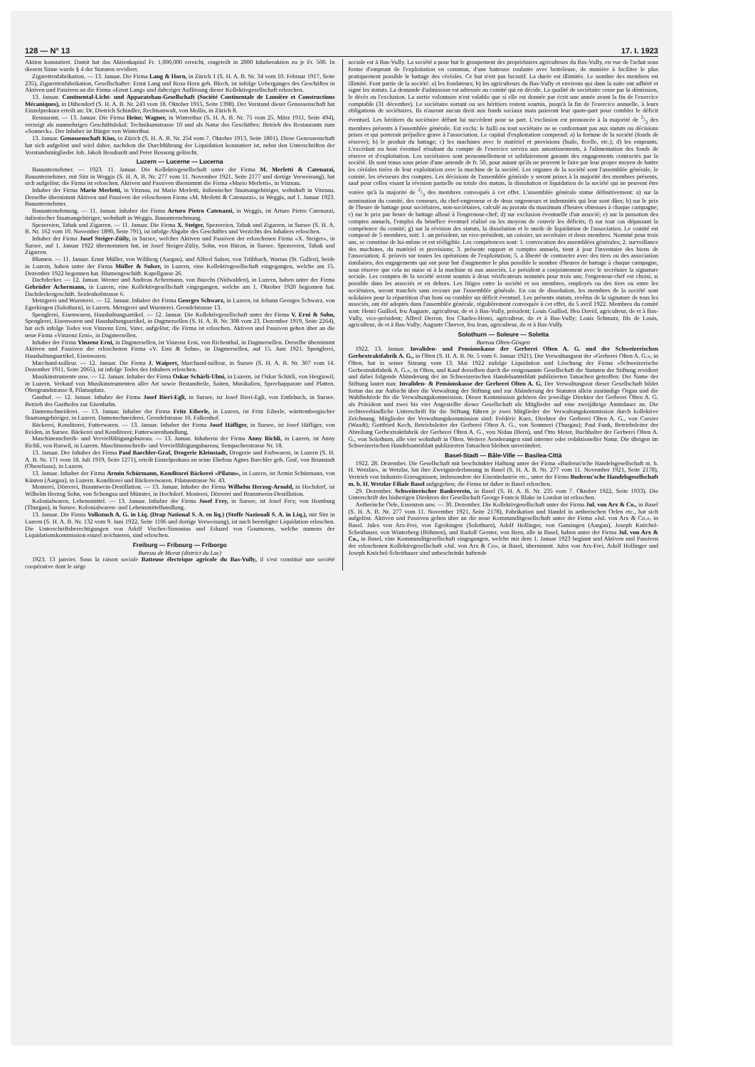128 — N° 13 17. I. 1923
Aktien konstatiert. Damit hat das Aktienkapital Fr. 1,000,000 erreicht, eingeteilt in 2000 Inhaberaktien zu je Fr. 500. In diesem Sinne wurde § 4 der Statuten revidiert.
Zigarettenfabrikation. — 13. Januar. Die Firma Lang & Horn, in Zürich 1 (S. H. A. B. Nr. 34 vom 10. Februar 1917, Seite 235), Zigarettenfabrikation, Gesellschafter: Ernst Lang und Rosa Horn geb. Bloch, ist infolge Ueberganges des Geschäftes in Aktiven und Passiven an die Firma «Ernst Lang» und dahcriger Auflösung dieser Kollektivgesellschaft erloschen.
13. Januar. Continental-Licht- und Apparatebau-Gesellschaft (Société Continentale de Lumière et Constructions Mécaniques), in Dübendorf (S. H. A. B. Nr. 243 vom 18. Oktober 1915, Seite 1398). Der Vorstand dieser Genossenschaft hat Einzelprokura erteilt an: Dr. Dietrich Schindler, Rechtsanwalt, von Mollis, in Zürich 8.
Restaurant. — 13. Januar. Die Firma Heinr. Wagner, in Winterthur (S. H. A. B. Nr. 75 vom 25. März 1911, Seite 494), verzeigt als nunmehriges Geschäftslokal: Technikumstrasse 10 und als Natur des Geschäftes: Betrieb des Restaurants zum «Sonneck». Der Inhaber ist Bürger von Winterthur.
13. Januar. Genossenschaft Kius, in Zürich (S. H. A. B. Nr. 254 vom 7. Oktober 1913, Seite 1801). Diese Genossenschaft hat sich aufgelöst und wird daher, nachdem die Durchführung der Liquidation konstatiert ist, nebst den Unterschriften der Vorstandsmitglieder Joh. Jakob Bosshardt und Peter Bossong gelöscht.
Luzern — Lucerne — Lucerna
Bauunternehmer. — 1923. 11. Januar. Die Kollektivgesellschaft unter der Firma M. Merletti & Catenazzi, Bauunternehmer, mit Sitz in Weggis (S. H. A. B. Nr. 277 vom 11. November 1921, Seite 2177 und dortige Verweisung), hat sich aufgelöst; die Firma ist erloschen. Aktiven und Passiven übernimmt die Firma «Mario Merletti», in Vitznau.
Inhaber der Firma Mario Merletti, in Vitznau, ist Mario Merletti, italienischer Staatsangehöriger, wohnhaft in Vitznau. Derselbe übernimmt Aktiven und Passiven der erloschenen Firma «M. Merletti & Catenazzi», in Weggis, auf 1. Januar 1923. Bauunternehmer.
Bauunternehmung. — 11. Januar. Inhaber der Firma Arturo Pietro Catenazzi, in Weggis, ist Arturo Pietro Catenazzi, italienischer Staatsangehöriger, wohnhaft in Weggis. Bauunternehmung.
Spezereien, Tabak und Zigarren. — 11. Januar. Die Firma X. Steiger, Spezereien, Tabak und Zigarren, in Sursee (S. H. A. B. Nr. 162 vom 10. November 1890, Seite 791), ist infolge Abgabe des Geschäftes und Verzichts des Inhabers erloschen.
Inhaber der Firma Josef Steiger-Züily, in Sursee, welcher Aktiven und Passiven der erloschenen Firma «X. Steiger», in Sursee, auf 1. Januar 1922 übernommen hat, ist Josef Steiger-Züliy, Sohn, von Büron, in Sursee. Spezereien, Tabak und Zigarren.
Blumen. — 11. Januar. Ernst Müller, von Wiliberg (Aargau), und Alfred Sulser, von Trübbach, Wartau (St. Gallen), beide in Luzern, haben unter der Firma Müller & Sulser, in Luzern, eine Kollektivgesellschaft eingegangen, welche am 15. Dezember 1922 begonnen hat. Blumengeschäft. Kapellgasse 26.
Dachdecker. — 12. Januar. Werner und Andreas Achermann, von Buochs (Nidwalden), in Luzern, haben unter der Firma Gebrüder Achermann, in Luzern, eine Kollektivgesellschaft eingegangen, welche am 1. Oktober 1920 begonnen hat. Dachdeckergeschäft. Seidenhofstrasse 6.
Metzgerei und Wursterei. — 12. Januar. Inhaber der Firma Georges Schwarz, in Luzern, ist Johann Georges Schwarz, von Egerkingen (Solothurn), in Luzern. Metzgerei und Wursterei. Grendelstrasse 13.
Spenglerei, Eisenwaren, Haushaltungsartikel. — 12. Januar. Die Kollektivgesellschaft unter der Firma V. Erni & Sohn, Spenglerei, Eisenwaren und Haushaltungsartikel, in Dagmersellen (S. H. A. B. Nr. 308 vom 23. Dezember 1919, Seite 2264), hat sich infolge Todes von Vinzenz Erni, Vater, aufgelöst; die Firma ist erloschen. Aktiven und Passiven gehen über an die neue Firma «Vinzenz Erni», in Dagmersellen.
Inhaber der Firma Vinzenz Erni, in Dagmersellen, ist Vinzenz Erni, von Richenthal, in Dagmersellen. Derselbe übernimmt Aktiven und Passiven der erloschenen Firma «V. Erni & Sohn», in Dagmersellen, auf 15. Juni 1921. Spenglerei, Haushaltungsartikel, Eisenwaren.
Marchand-tailleur. — 12. Januar. Die Firma J. Waipert, Marchand-tailleur, in Sursee (S. H. A. B. Nr. 307 vom 14. Dezember 1911, Seite 2065), ist infolge Todes des Inhabers erloschen.
Musikinstrumente usw. — 12. Januar. Inhaber der Firma Oskar Schärli-Ulmi, in Luzern, ist Oskar Schärli, von Hergiswil, in Luzern. Verkauf von Musikinstrumenten aller Art sowie Bestandteile, Saiten, Musikalien, Sprechapparate und Platten. Obergrundstrasse 8, Pilatusplatz.
Gasthof. — 12. Januar. Inhaber der Firma Josef Bieri-Egli, in Sursee, ist Josef Bieri-Egli, von Entlebuch, in Sursee. Betrieb des Gasthofes zur Eisenbahn.
Damenschneiderei. — 13. Januar. Inhaber der Firma Fritz Eiberle, in Luzern, ist Fritz Eiberle, württembergischer Staatsangehöriger, in Luzern. Damenschneiderei. Grendelstrasse 10. Falkenhof.
Bäckerei, Konditorei, Futterwaren. — 13. Januar. Inhaber der Firma Josef Häfliger, in Sursee, ist Josef Häfliger, von Reiden, in Sursee. Bäckerei und Konditorei; Futterwarenhandlung.
Maschinenschreib- und Vervielfältigungsbureau. — 13. Januar. Inhaberin der Firma Anny Richli, in Luzern, ist Anny Richli, von Ruswil, in Luzern. Maschinenschreib- und Vervielfältigungsbureau. Sempacherstrasse Nr. 18.
13. Januar. Der Inhaber der Firma Paul Baechler-Graf, Drogerie Kleinstadt, Drogerie und Farbwaren, in Luzern (S. H. A. B. Nr. 171 vom 18. Juli 1919, Seite 1271), erteilt Einzelprokura an seine Ehefrau Agnes Baechler geb. Graf, von Brunstadt (Oberelsass), in Luzern.
13. Januar. Inhaber der Firma Armin Schürmann, Konditorei Bäckerei «Pilatus», in Luzern, ist Armin Schürmann, von Künten (Aargau), in Luzern. Konditorei und Bäckereiwaren. Pilatusstrasse Nr. 43.
Mosterei, Dörrerei, Branntwein-Destillation. — 13. Januar. Inhaber der Firma Wilhelm Herzog-Arnold, in Hochdorf, ist Wilhelm Herzog Sohn, von Schongau und Münster, in Hochdorf. Mosterei, Dörrerei und Branntwein-Destillation.
Kolonialwaren, Lebensmittel. — 13. Januar. Inhaber der Firma Josef Frey, in Sursee, ist Josef Frey, von Homburg (Thurgau), in Sursee. Kolonialwaren- und Lebensmittelhandlung.
13. Januar. Die Firma Volkstuch A. G. in Liq. (Drap National S. A. en liq.) (Stoffe Nazionali S. A. in Liq.), mit Sitz in Luzern (S. H. A. B. Nr. 132 vom 9. Juni 1922, Seite 1106 und dortige Verweisung), ist nach beendigter Liquidation erloschen. Die Unterschriftsberechtigungen von Adolf Vischer-Simonius und Eduard von Goumoens, welche namens der Liquidationskommission einzel zeichneten, sind erloschen.
Freiburg — Fribourg — Friborgo
Bureau de Morat (district du Lac)
1923. 13 janvier. Sous la raison sociale Batteuse électrique agricole du Bas-Vully, il s'est constitué une société coopérative dont le siège
sociale est à Bas-Vully. La société a pour but le groupement des propriétaires agriculteurs du Bas-Vully, en vue de l'achat sous forme d'emprunt de l'exploitation en commun, d'une batteuse roulante avec botteleuse, de manière à faciliter le plus pratiquement possible le battage des céréales. Ce but n'est pas lucratif. La durée est illimitée. Le nombre des membres est illimité. Font partie de la société: a) les fondateurs; b) les agriculteurs du Bas-Vully et environs qui dans la suite ont adhéré et signé les statuts. La demande d'admission est adressée au comité qui en décide. La qualité de sociétaire cesse par la démission, le décès ou l'exclusion. La sortie volontaire n'est valablo que si elle est donnée par écrit une année avant la fin de l'exercice comptable (31 décembre). Le sociétaire sortant ou ses héritiers restent soumis, jusqu'à la fin de l'exercice annuelle, à leurs obligations de sociétaires. Ils n'auront aucun droit aux fonds sociaux mais paieront leur quote-part pour combler le déficit éventuel. Les héritiers du sociétaire défunt lui succèdent pour sa part. L'exclusion est prononcée à la majorité de 2/3 des membres présents à l'assemblée générale. Est exclu: le failli ou tout sociétaire ne se conformant pas aux statuts ou décisions prises et qui porterait préjudice grave à l'association. Le capital d'exploitation comprend: a) la fortune de la société (fonds de réserve); b) le produit du battage; c) les machines avec le matériel et provisions (huile, ficelle, etc.); d) les emprunts. L'excédant ou boni éventuel résultant du compte de l'exercice servira aux amortissements, à l'alimentation des fonds de réserve et d'exploitation. Les sociétaires sont personnellement et solidairement garants des engagements contractés par la société. Ils sont tenus sous peine d'une amende de fr. 50, pour autant qu'ils ne peuvent le faire par leur propre moyen de battre les céréales tirées de leur exploitation avec la machine de la société. Les organes de la société sont l'assemblée générale, le comité, les réviseurs des comptes. Les décisions de l'assemblée générale y seront prises à la majorité des membres présents, sauf pour celles visant la révision partielle ou totale des statuts, la dissolution et liquidation de la société qui ne peuvent être votées qu'à la majorité de 2/3 des membres convoqués à cet effet. L'assemblée générale statue définitivement: a) sur la nomination du comité, des censeurs, du chef-engreneur et de deux engreneurs et indemnités qui leur sont dûes; b) sur le prix de l'heure de battage pour sociétaires, non-sociétaires, calculé au prorata du maximum d'heures obtenues à chaque campagne; c) sur le prix par heure de battage alloué à l'engrenour-chef; d) sur exclusion éventuelle d'un associé; e) sur la passation des comptes annuels, l'emploi du bénéfice éventuel réalisé ou les moyens de couvrir les déficits; f) sur tout cas dépassant la compétence du comité; g) sur la révision des statuts, la dissolution et le mode de liquidation de l'association. Le comité est composé de 5 membres, soit: 1. un président, un vice-président, un caissier, un secrétaire et deux membres. Nommé pour trois ans, se constitue de lui-même et est rééligible. Les compétences sont: 1. convocation des assemblées générales; 2. surveillance des machines, du matériel et provisions; 3. présente rapport et comptes annuels, tient à jour l'inventaire des biens de l'association; 4. préavis sur toutes les opérations de l'exploitation; 5. a liberté de contracter avec des tiers ou des association similaires, des engagements qui ont pour but d'augmenter le plus possible le nombre d'heures de battage à chaque campagne, sous réserve que cela no nuise ni à la machine ni aux associés. Le président a conjointement avec le secrétaire la signature sociale. Les comptes de la société seront soumis à deux vérificateurs nommés pour trois ans; l'engreneur-chef est choisi, si possible dans les associés et en dehors. Les litiges entre la société et ses membres, employés ou des tiers ou entre les sociétaires, seront tranchés sans recours par l'assemblée générale. En cas de dissolution, les membres de la société sont solidaires pour la répartition d'un boni ou combler un déficit éventuel. Les présents statuts, revêtus de la signature de tous les associés, ont été adoptés dans l'assemblée générale, régulièrement convoquée à cet effet, du 5 avril 1922. Membres du comité sont: Henri Guillod, feu Auguste, agriculteur, de et à Bas-Vully, président; Louis Guillod, ffeu David, agriculteur, de et à Bas-Vully, vice-président; Alfred Derron, feu Charles-Henri, agriculteur, do et à Bas-Vully; Louis Schmutz, fils de Louis, agriculteur, de et à Bas-Vully; Auguste Chervet, feu Jean, agriculteur, do et à Bas-Vully.
Solothurn — Soleure — Soletta
Bureau Olten-Gösgen
1922. 13. Januar. Invaliden- und Pensionskasse der Gerberei Olten A. G. und der Schweizerischen Gerbextraktfabrik A. G., in Olten (S. H. A. B. Nr. 5 vom 6. Januar 1921). Der Verwaltungsrat der «Gerberei Olten A. G.», in Olten, hat in seiner Sitzung vom 13. Mai 1922 zufolge Liquidation und Löschung der Firma «Schweizerische Gerbextraktfabrik A. G.», in Olten, und Kauf derselben durch die erstgenannte Gesellschaft die Statuten der Stiftung revidiert und dabei folgende Abänderung der im Schweizerischen Handelsamtsblatt publizierten Tatsachen getroffen: Der Name der Stiftung lautet nun: Invaliden- & Pensionskasse der Gerberei Olten A. G. Der Verwaltungsrat dieser Gesellschaft bildet fortan das zur Aufsicht über die Verwaltung der Stiftung und zur Abänderung der Statuten allein zuständige Organ und die Wahlbehörde für die Verwaltungskommission. Dieser Kommission gehören der jeweilige Direktor der Gerberei Olten A. G. als Präsident und zwei bis vier Angestellte dieser Gesellschaft als Mitglieder auf eine zweijährige Amtsdauer an. Die rechtsverbindliche Unterschrift für die Stiftung führen je zwei Mitglieder der Verwaltungskommission durch kollektive Zeichnung. Mitglieder der Verwaltungskommission sind: Frédéric Kurz, Direktor der Gerberei Olten A. G., von Corsier (Waadt); Gottfried Koch, Betriebsleiter der Gerberei Olten A. G., von Sommeri (Thurgau); Paul Funk, Betriebsleiter der Abteilung Gerbextraktfabrik der Gerberei Olten A. G., von Nidau (Bern), und Otto Meier, Buchhalter der Gerberei Olten A. G., von Solothurn, alle vier wohnhaft in Olten. Weitere Aenderungen sind interner oder redaktioneller Natur. Die übrigen im Schweizerischen Handelsamtsblatt publizierten Tatsachen bleiben unverändert.
Basel-Stadt — Bâle-Ville — Basilea-Città
1922. 28. Dezember. Die Gesellschaft mit beschränkter Haftung unter der Firma «Buderus'sche Handelsgesellschaft m. b. H. Wetzlar», in Wetzlar, hat ihre Zweigniederlassung in Basel (S. H. A. B. Nr. 277 vom 11. November 1921, Seite 2178), Vertrieb von Industrie-Erzeugnissen, insbesondere der Eisenindustrie etc., unter der Firma Buderus'sche Handelsgesellschaft m. b. H. Wetzlar Filiale Basel aufgegeben; die Firma ist daher in Basel erloschen.
29. Dezember. Schweizerischer Bankverein, in Basel (S. H. A. B. Nr. 235 vom 7. Oktober 1922, Seite 1933). Die Unterschrift des bisherigen Direktors der Gesellschaft George Francis Blake in London ist erloschen.
Aetherische Oele, Essenzen usw. — 30. Dezember. Die Kollektivgesellschaft unter der Firma Jul. von Arx & Co., in Basel (S. H. A. B. Nr. 277 vom 11. November 1921, Seite 2178), Fabrikation und Handel in aetherischen Oelen etc., hat sich aufgelöst. Aktiven und Passiven gehen über an die neue Kommanditgesellschaft unter der Firma «Jul. von Arx & Co.», in Basel. Jules von Arx-Frei, von Egerkingen (Solothurn), Adolf Hollinger, von Gansingen (Aargau), Joseph Knöchel-Scheithauer, von Winterberg (Böhmen), und Rudolf Gerster, von Bern, alle in Basel, haben unter der Firma Jul. von Arx & Co., in Basel, eine Kommanditgesellschaft eingegangen, welche mit dem 1. Januar 1923 beginnt und Aktiven und Passiven der erloschenen Kollektivgesellschaft «Jul. von Arx & Co», in Basel, übernimmt. Jules von Arx-Frei, Adolf Hollinger und Joseph Knöchel-Scheithauer sind unbeschränkt haftende